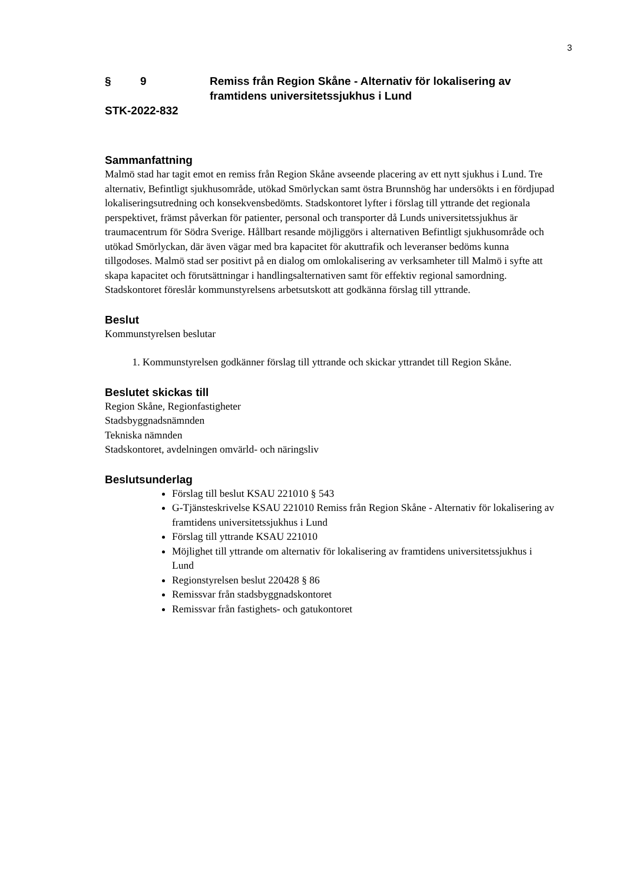3
§ 9 Remiss från Region Skåne - Alternativ för lokalisering av framtidens universitetssjukhus i Lund
STK-2022-832
Sammanfattning
Malmö stad har tagit emot en remiss från Region Skåne avseende placering av ett nytt sjukhus i Lund. Tre alternativ, Befintligt sjukhusområde, utökad Smörlyckan samt östra Brunnshög har undersökts i en fördjupad lokaliseringsutredning och konsekvensbedömts. Stadskontoret lyfter i förslag till yttrande det regionala perspektivet, främst påverkan för patienter, personal och transporter då Lunds universitetssjukhus är traumacentrum för Södra Sverige. Hållbart resande möjliggörs i alternativen Befintligt sjukhusområde och utökad Smörlyckan, där även vägar med bra kapacitet för akuttrafik och leveranser bedöms kunna tillgodoses. Malmö stad ser positivt på en dialog om omlokalisering av verksamheter till Malmö i syfte att skapa kapacitet och förutsättningar i handlingsalternativen samt för effektiv regional samordning. Stadskontoret föreslår kommunstyrelsens arbetsutskott att godkänna förslag till yttrande.
Beslut
Kommunstyrelsen beslutar
1. Kommunstyrelsen godkänner förslag till yttrande och skickar yttrandet till Region Skåne.
Beslutet skickas till
Region Skåne, Regionfastigheter
Stadsbyggnadsnämnden
Tekniska nämnden
Stadskontoret, avdelningen omvärld- och näringsliv
Beslutsunderlag
Förslag till beslut KSAU 221010 § 543
G-Tjänsteskrivelse KSAU 221010 Remiss från Region Skåne - Alternativ för lokalisering av framtidens universitetssjukhus i Lund
Förslag till yttrande KSAU 221010
Möjlighet till yttrande om alternativ för lokalisering av framtidens universitetssjukhus i Lund
Regionstyrelsen beslut 220428 § 86
Remissvar från stadsbyggnadskontoret
Remissvar från fastighets- och gatukontoret